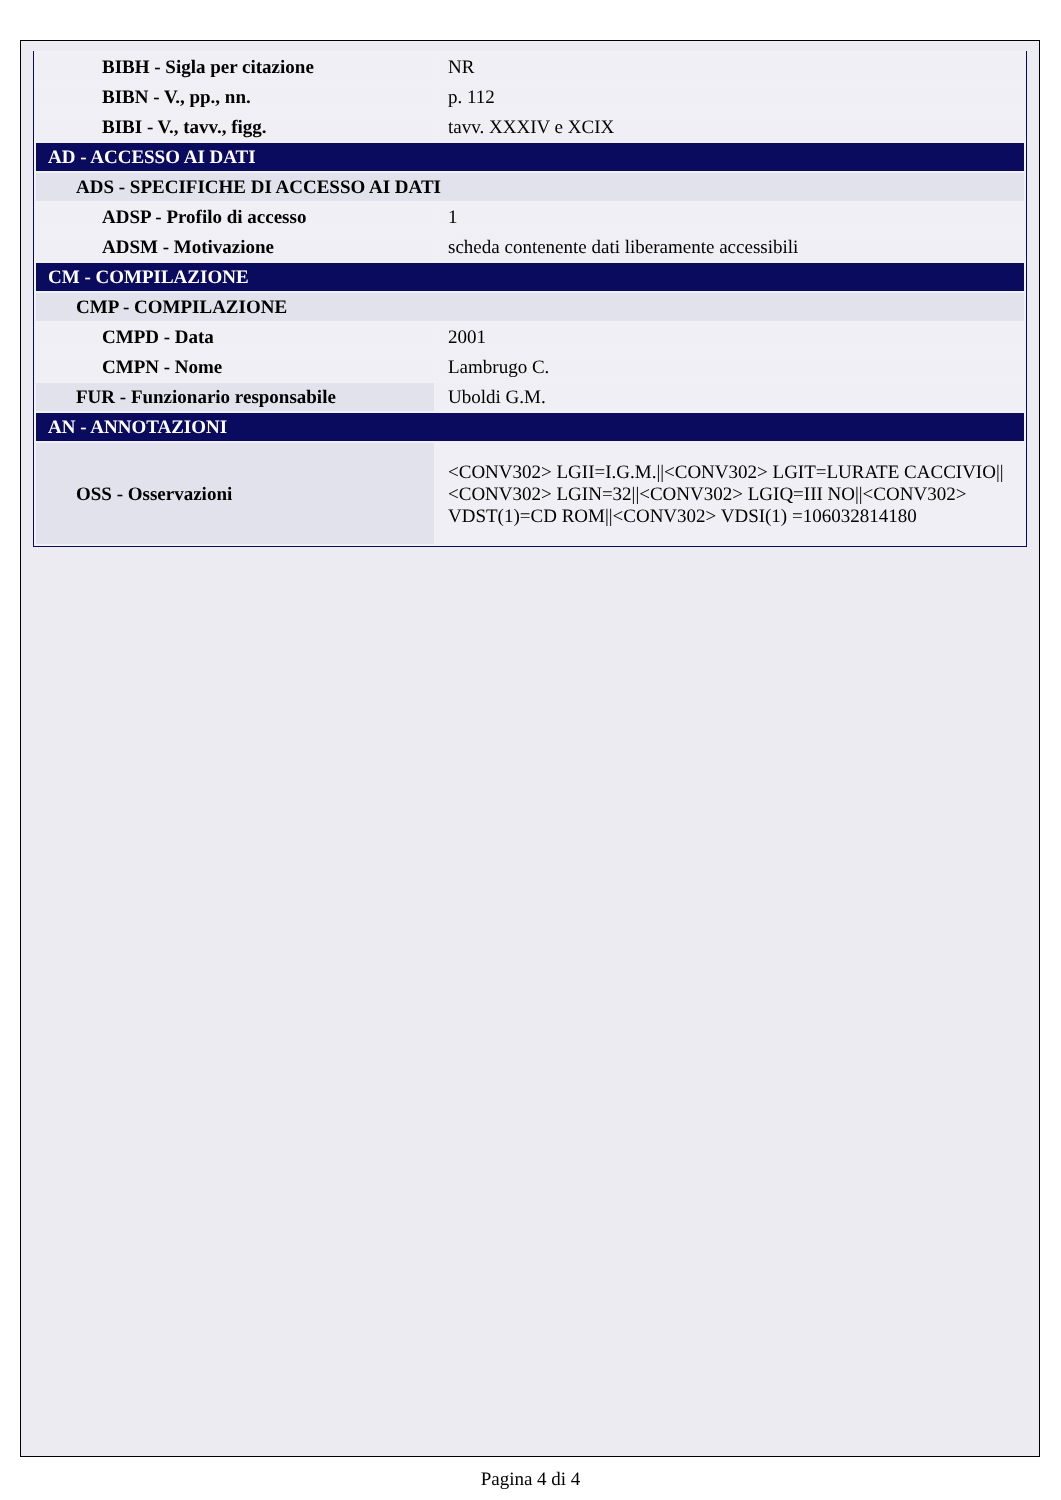| BIBH - Sigla per citazione | NR |
| BIBN - V., pp., nn. | p. 112 |
| BIBI - V., tavv., figg. | tavv. XXXIV e XCIX |
| AD - ACCESSO AI DATI | |
| ADS - SPECIFICHE DI ACCESSO AI DATI | |
| ADSP - Profilo di accesso | 1 |
| ADSM - Motivazione | scheda contenente dati liberamente accessibili |
| CM - COMPILAZIONE | |
| CMP - COMPILAZIONE | |
| CMPD - Data | 2001 |
| CMPN - Nome | Lambrugo C. |
| FUR - Funzionario responsabile | Uboldi G.M. |
| AN - ANNOTAZIONI | |
| OSS - Osservazioni | <CONV302> LGII=I.G.M.//<CONV302> LGIT=LURATE CACCIVIO//<CONV302> LGIN=32//<CONV302> LGIQ=III NO//<CONV302> VDST(1)=CD ROM//<CONV302> VDSI(1) =106032814180 |
Pagina 4 di 4